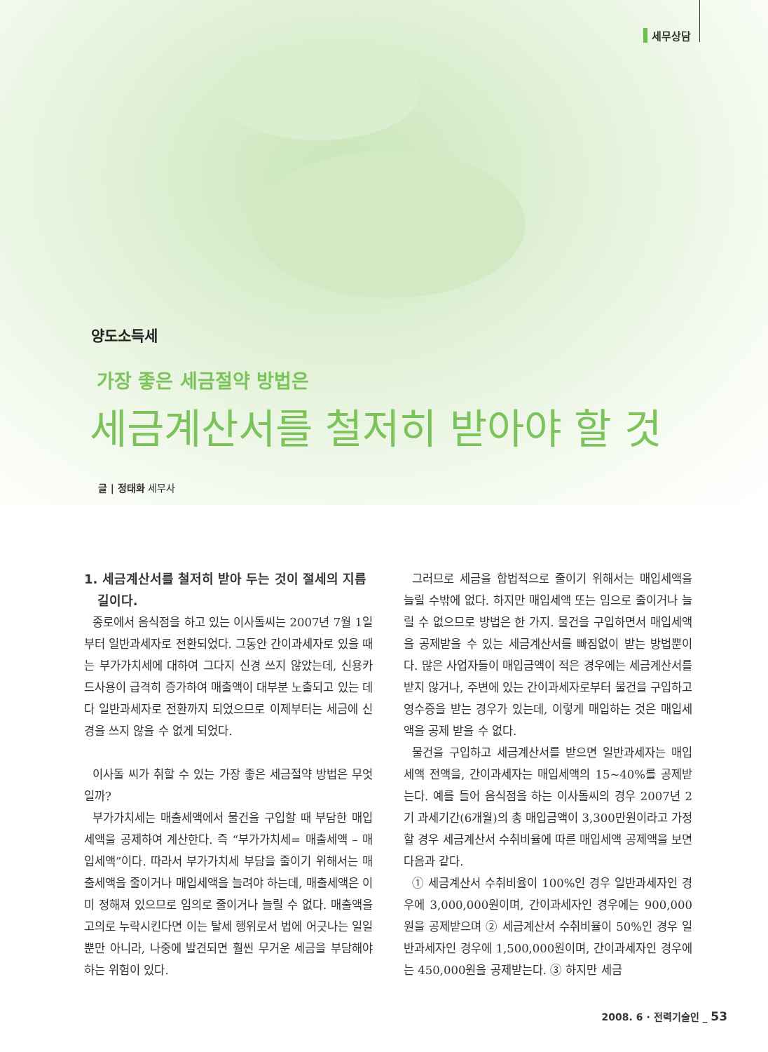세무상담
양도소득세
가장 좋은 세금절약 방법은
세금계산서를 철저히 받아야 할 것
글 | 정태화 세무사
1. 세금계산서를 철저히 받아 두는 것이 절세의 지름
길이다.
종로에서 음식점을 하고 있는 이사돌씨는 2007년 7월 1일부터 일반과세자로 전환되었다. 그동안 간이과세자로 있을 때는 부가가치세에 대하여 그다지 신경 쓰지 않았는데, 신용카드사용이 급격히 증가하여 매출액이 대부분 노출되고 있는 데다 일반과세자로 전환까지 되었으므로 이제부터는 세금에 신경을 쓰지 않을 수 없게 되었다.
이사돌 씨가 취할 수 있는 가장 좋은 세금절약 방법은 무엇일까?
부가가치세는 매출세액에서 물건을 구입할 때 부담한 매입세액을 공제하여 계산한다. 즉 “부가가치세= 매출세액 – 매입세액”이다. 따라서 부가가치세 부담을 줄이기 위해서는 매출세액을 줄이거나 매입세액을 늘려야 하는데, 매출세액은 이미 정해져 있으므로 임의로 줄이거나 늘릴 수 없다. 매출액을 고의로 누락시킨다면 이는 탈세 행위로서 법에 어긋나는 일일뿐만 아니라, 나중에 발견되면 훨씬 무거운 세금을 부담해야 하는 위험이 있다.
그러므로 세금을 합법적으로 줄이기 위해서는 매입세액을 늘릴 수밖에 없다. 하지만 매입세액 또는 임으로 줄이거나 늘릴 수 없으므로 방법은 한 가지. 물건을 구입하면서 매입세액을 공제받을 수 있는 세금계산서를 빠짐없이 받는 방법뿐이다. 많은 사업자들이 매입금액이 적은 경우에는 세금계산서를 받지 않거나, 주변에 있는 간이과세자로부터 물건을 구입하고 영수증을 받는 경우가 있는데, 이렇게 매입하는 것은 매입세액을 공제 받을 수 없다.
물건을 구입하고 세금계산서를 받으면 일반과세자는 매입세액 전액을, 간이과세자는 매입세액의 15~40%를 공제받는다. 예를 들어 음식점을 하는 이사돌씨의 경우 2007년 2기 과세기간(6개월)의 총 매입금액이 3,300만원이라고 가정할 경우 세금계산서 수취비율에 따른 매입세액 공제액을 보면 다음과 같다.
① 세금계산서 수취비율이 100%인 경우 일반과세자인 경우에 3,000,000원이며, 간이과세자인 경우에는 900,000원을 공제받으며 ② 세금계산서 수취비율이 50%인 경우 일반과세자인 경우에 1,500,000원이며, 간이과세자인 경우에는 450,000원을 공제받는다. ③ 하지만 세금
2008. 6 · 전력기술인 _ 53